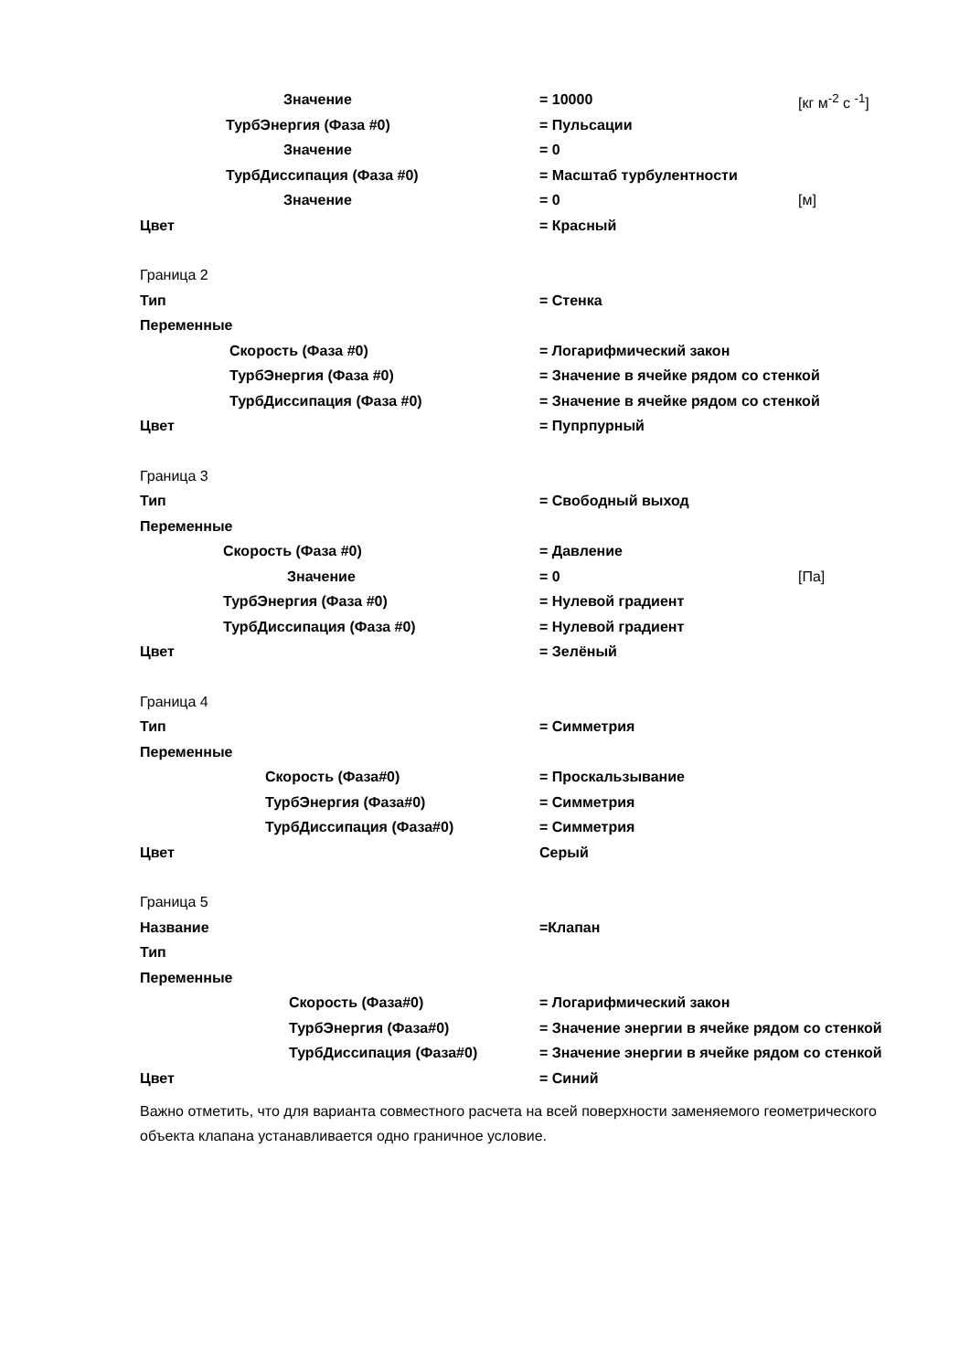Значение = 10000 [кг м<sup>-2</sup> с <sup>-1</sup>]
ТурбЭнергия (Фаза #0) = Пульсации
Значение = 0
ТурбДиссипация (Фаза #0) = Масштаб турбулентности
Значение = 0 [м]
Цвет = Красный
Граница 2
Тип = Стенка
Переменные
Скорость (Фаза #0) = Логарифмический закон
ТурбЭнергия (Фаза #0) = Значение в ячейке рядом со стенкой
ТурбДиссипация (Фаза #0) = Значение в ячейке рядом со стенкой
Цвет = Пупрпурный
Граница 3
Тип = Свободный выход
Переменные
Скорость (Фаза #0) = Давление
Значение = 0 [Па]
ТурбЭнергия (Фаза #0) = Нулевой градиент
ТурбДиссипация (Фаза #0) = Нулевой градиент
Цвет = Зелёный
Граница 4
Тип = Симметрия
Переменные
Скорость (Фаза#0) = Проскальзывание
ТурбЭнергия (Фаза#0) = Симметрия
ТурбДиссипация (Фаза#0) = Симметрия
Цвет Серый
Граница 5
Название =Клапан
Тип
Переменные
Скорость (Фаза#0) = Логарифмический закон
ТурбЭнергия (Фаза#0) = Значение энергии в ячейке рядом со стенкой
ТурбДиссипация (Фаза#0) = Значение энергии в ячейке рядом со стенкой
Цвет = Синий
Важно отметить, что для варианта совместного расчета на всей поверхности заменяемого геометрического объекта клапана устанавливается одно граничное условие.